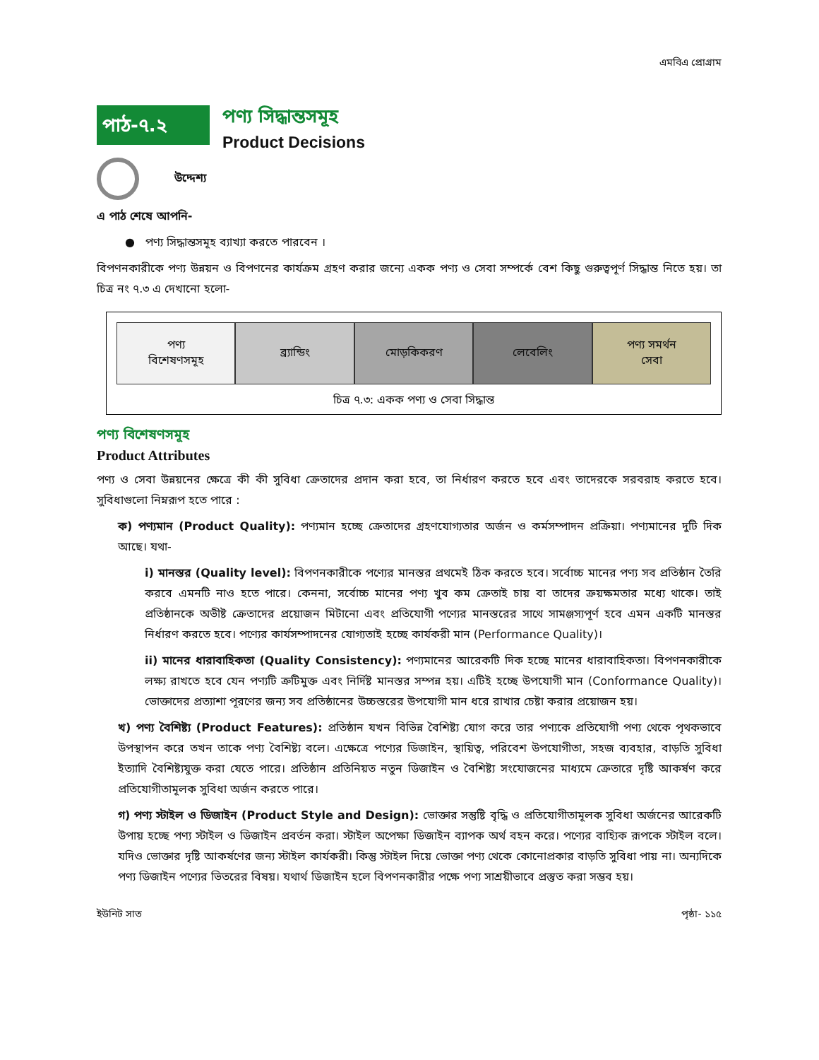এমবিএ প্রোগ্রাম
পাঠ-৭.২
পণ্য সিদ্ধান্তসমূহ
Product Decisions
উদ্দেশ্য
এ পাঠ শেষে আপনি-
● পণ্য সিদ্ধান্তসমূহ ব্যাখ্যা করতে পারবেন ।
বিপণনকারীকে পণ্য উন্নয়ন ও বিপণনের কার্যক্রম গ্রহণ করার জন্যে একক পণ্য ও সেবা সম্পর্কে বেশ কিছু গুরুত্বপূর্ণ সিদ্ধান্ত নিতে হয়। তা চিত্র নং ৭.৩ এ দেখানো হলো-
পণ্য
বিশেষণসমূহ
ব্র্যান্ডিং মোড়কিকরণ লেবেলিং পণ্য সমর্থন
সেবা
চিত্র ৭.৩: একক পণ্য ও সেবা সিদ্ধান্ত
পণ্য বিশেষণসমূহ
Product Attributes
পণ্য ও সেবা উন্নয়নের ক্ষেত্রে কী কী সুবিধা ক্রেতাদের প্রদান করা হবে, তা নির্ধারণ করতে হবে এবং তাদেরকে সরবরাহ করতে হবে। সুবিধাগুলো নিম্নরূপ হতে পারে :
ক) পণ্যমান (Product Quality): পণ্যমান হচ্ছে ক্রেতাদের গ্রহণযোগ্যতার অর্জন ও কর্মসম্পাদন প্রক্রিয়া। পণ্যমানের দুটি দিক আছে। যথা-
i) মানস্তর (Quality level): বিপণনকারীকে পণ্যের মানস্তর প্রথমেই ঠিক করতে হবে। সর্বোচ্চ মানের পণ্য সব প্রতিষ্ঠান তৈরি করবে এমনটি নাও হতে পারে। কেননা, সর্বোচ্চ মানের পণ্য খুব কম ক্রেতাই চায় বা তাদের ক্রয়ক্ষমতার মধ্যে থাকে। তাই প্রতিষ্ঠানকে অভীষ্ট ক্রেতাদের প্রয়োজন মিটানো এবং প্রতিযোগী পণ্যের মানস্তরের সাথে সামঞ্জস্যপূর্ণ হবে এমন একটি মানস্তর নির্ধারণ করতে হবে। পণ্যের কার্যসম্পাদনের যোগ্যতাই হচ্ছে কার্যকরী মান (Performance Quality)।
ii) মানের ধারাবাহিকতা (Quality Consistency): পণ্যমানের আরেকটি দিক হচ্ছে মানের ধারাবাহিকতা। বিপণনকারীকে লক্ষ্য রাখতে হবে যেন পণ্যটি ত্রুটিমুক্ত এবং নির্দিষ্ট মানস্তর সম্পন্ন হয়। এটিই হচ্ছে উপযোগী মান (Conformance Quality)। ভোক্তাদের প্রত্যাশা পূরণের জন্য সব প্রতিষ্ঠানের উচ্চস্তরের উপযোগী মান ধরে রাখার চেষ্টা করার প্রয়োজন হয়।
খ) পণ্য বৈশিষ্ট্য (Product Features): প্রতিষ্ঠান যখন বিভিন্ন বৈশিষ্ট্য যোগ করে তার পণ্যকে প্রতিযোগী পণ্য থেকে পৃথকভাবে উপস্থাপন করে তখন তাকে পণ্য বৈশিষ্ট্য বলে। এক্ষেত্রে পণ্যের ডিজাইন, স্থায়িত্ব, পরিবেশ উপযোগীতা, সহজ ব্যবহার, বাড়তি সুবিধা ইত্যাদি বৈশিষ্ট্যযুক্ত করা যেতে পারে। প্রতিষ্ঠান প্রতিনিয়ত নতুন ডিজাইন ও বৈশিষ্ট্য সংযোজনের মাধ্যমে ক্রেতারে দৃষ্টি আকর্ষণ করে প্রতিযোগীতামূলক সুবিধা অর্জন করতে পারে।
গ) পণ্য স্টাইল ও ডিজাইন (Product Style and Design): ভোক্তার সন্তুষ্টি বৃদ্ধি ও প্রতিযোগীতামূলক সুবিধা অর্জনের আরেকটি উপায় হচ্ছে পণ্য স্টাইল ও ডিজাইন প্রবর্তন করা। স্টাইল অপেক্ষা ডিজাইন ব্যাপক অর্থ বহন করে। পণ্যের বাহ্যিক রূপকে স্টাইল বলে। যদিও ভোক্তার দৃষ্টি আকর্ষণের জন্য স্টাইল কার্যকরী। কিন্তু স্টাইল দিয়ে ভোক্তা পণ্য থেকে কোনোপ্রকার বাড়তি সুবিধা পায় না। অন্যদিকে পণ্য ডিজাইন পণ্যের ভিতরের বিষয়। যথার্থ ডিজাইন হলে বিপণনকারীর পক্ষে পণ্য সাশ্রয়ীভাবে প্রস্তুত করা সম্ভব হয়।
ইউনিট সাত পৃষ্ঠা- ১১৫